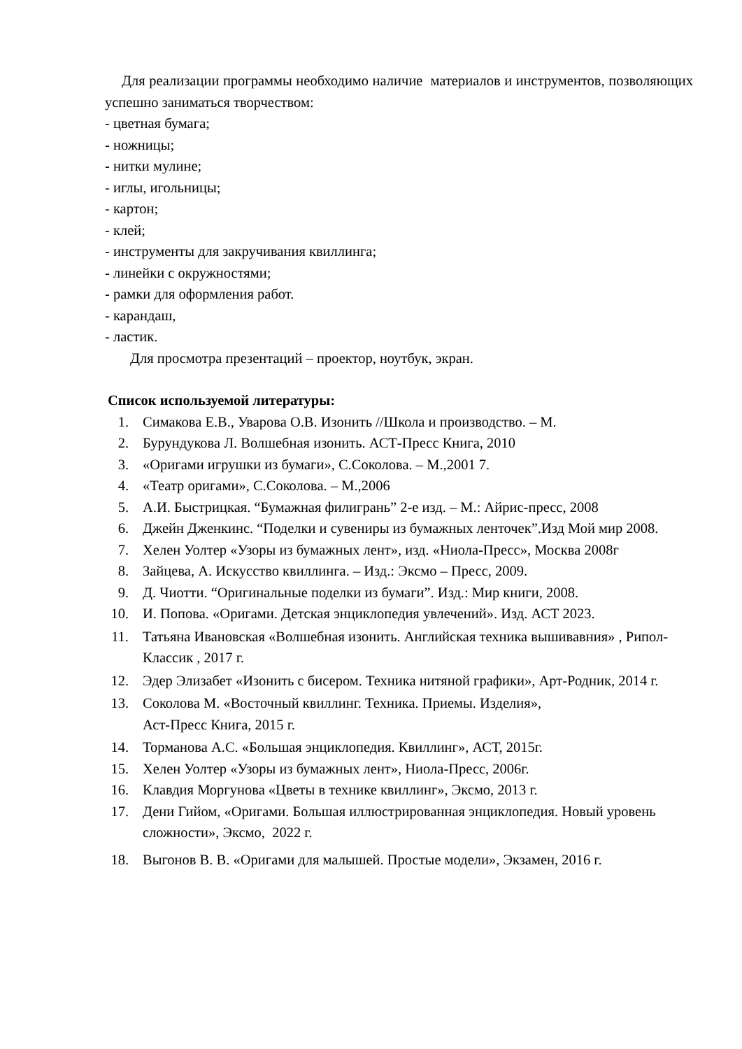Для реализации программы необходимо наличие материалов и инструментов, позволяющих успешно заниматься творчеством:
- цветная бумага;
- ножницы;
- нитки мулине;
- иглы, игольницы;
- картон;
- клей;
- инструменты для закручивания квиллинга;
- линейки с окружностями;
- рамки для оформления работ.
- карандаш,
- ластик.
Для просмотра презентаций – проектор, ноутбук, экран.
Список используемой литературы:
1. Симакова Е.В., Уварова О.В. Изонить //Школа и производство. – М.
2. Бурундукова Л. Волшебная изонить. АСТ-Пресс Книга, 2010
3. «Оригами игрушки из бумаги», С.Соколова. – М.,2001 7.
4. «Театр оригами», С.Соколова. – М.,2006
5. А.И. Быстрицкая. “Бумажная филигрань” 2-е изд. – М.: Айрис-пресс, 2008
6. Джейн Дженкинс. “Поделки и сувениры из бумажных ленточек”.Изд Мой мир 2008.
7. Хелен Уолтер «Узоры из бумажных лент», изд. «Ниола-Пресс», Москва 2008г
8. Зайцева, А. Искусство квиллинга. – Изд.: Эксмо – Пресс, 2009.
9. Д. Чиотти. “Оригинальные поделки из бумаги”. Изд.: Мир книги, 2008.
10. И. Попова. «Оригами. Детская энциклопедия увлечений». Изд. АСТ 2023.
11. Татьяна Ивановская «Волшебная изонить. Английская техника вышивавния» , Рипол-Классик , 2017 г.
12. Эдер Элизабет «Изонить с бисером. Техника нитяной графики», Арт-Родник, 2014 г.
13. Соколова М. «Восточный квиллинг. Техника. Приемы. Изделия»,
Аст-Пресс Книга, 2015 г.
14. Торманова А.С. «Большая энциклопедия. Квиллинг», АСТ, 2015г.
15. Хелен Уолтер «Узоры из бумажных лент», Ниола-Пресс, 2006г.
16. Клавдия Моргунова «Цветы в технике квиллинг», Эксмо, 2013 г.
17. Дени Гийом, «Оригами. Большая иллюстрированная энциклопедия. Новый уровень сложности», Эксмо, 2022 г.
18. Выгонов В. В. «Оригами для малышей. Простые модели», Экзамен, 2016 г.